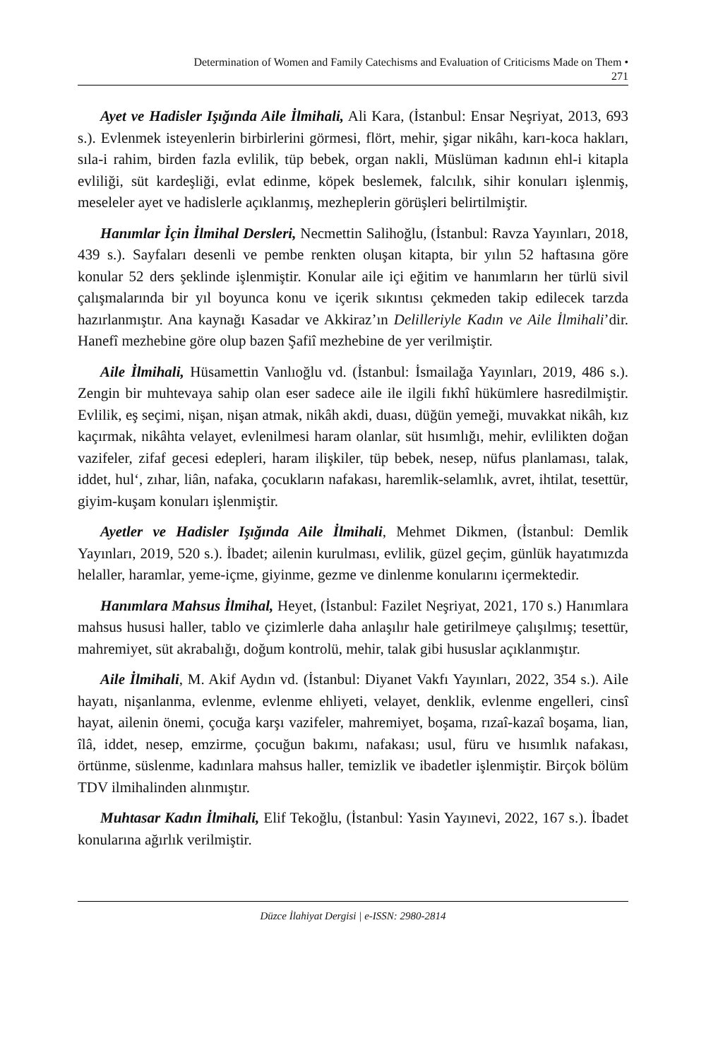Determination of Women and Family Catechisms and Evaluation of Criticisms Made on Them •
271
Ayet ve Hadisler Işığında Aile İlmihali, Ali Kara, (İstanbul: Ensar Neşriyat, 2013, 693 s.). Evlenmek isteyenlerin birbirlerini görmesi, flört, mehir, şigar nikâhı, karı-koca hakları, sıla-i rahim, birden fazla evlilik, tüp bebek, organ nakli, Müslüman kadının ehl-i kitapla evliliği, süt kardeşliği, evlat edinme, köpek beslemek, falcılık, sihir konuları işlenmiş, meseleler ayet ve hadislerle açıklanmış, mezheplerin görüşleri belirtilmiştir.
Hanımlar İçin İlmihal Dersleri, Necmettin Salihoğlu, (İstanbul: Ravza Yayınları, 2018, 439 s.). Sayfaları desenli ve pembe renkten oluşan kitapta, bir yılın 52 haftasına göre konular 52 ders şeklinde işlenmiştir. Konular aile içi eğitim ve hanımların her türlü sivil çalışmalarında bir yıl boyunca konu ve içerik sıkıntısı çekmeden takip edilecek tarzda hazırlanmıştır. Ana kaynağı Kasadar ve Akkiraz’ın Delilleriyle Kadın ve Aile İlmihali’dir. Hanefî mezhebine göre olup bazen Şafiî mezhebine de yer verilmiştir.
Aile İlmihali, Hüsamettin Vanlıoğlu vd. (İstanbul: İsmailağa Yayınları, 2019, 486 s.). Zengin bir muhtevaya sahip olan eser sadece aile ile ilgili fıkhî hükümlere hasredilmiştir. Evlilik, eş seçimi, nişan, nişan atmak, nikâh akdi, duası, düğün yemeği, muvakkat nikâh, kız kaçırmak, nikâhta velayet, evlenilmesi haram olanlar, süt hısımlığı, mehir, evlilikten doğan vazifeler, zifaf gecesi edepleri, haram ilişkiler, tüp bebek, nesep, nüfus planlaması, talak, iddet, hul‘, zıhar, liân, nafaka, çocukların nafakası, haremlik-selamlık, avret, ihtilat, tesettür, giyim-kuşam konuları işlenmiştir.
Ayetler ve Hadisler Işığında Aile İlmihali, Mehmet Dikmen, (İstanbul: Demlik Yayınları, 2019, 520 s.). İbadet; ailenin kurulması, evlilik, güzel geçim, günlük hayatımızda helaller, haramlar, yeme-içme, giyinme, gezme ve dinlenme konularını içermektedir.
Hanımlara Mahsus İlmihal, Heyet, (İstanbul: Fazilet Neşriyat, 2021, 170 s.) Hanımlara mahsus hususi haller, tablo ve çizimlerle daha anlaşılır hale getirilmeye çalışılmış; tesettür, mahremiyet, süt akrabalığı, doğum kontrolü, mehir, talak gibi hususlar açıklanmıştır.
Aile İlmihali, M. Akif Aydın vd. (İstanbul: Diyanet Vakfı Yayınları, 2022, 354 s.). Aile hayatı, nişanlanma, evlenme, evlenme ehliyeti, velayet, denklik, evlenme engelleri, cinsî hayat, ailenin önemi, çocuğa karşı vazifeler, mahremiyet, boşama, rızaî-kazaî boşama, lian, îlâ, iddet, nesep, emzirme, çocuğun bakımı, nafakası; usul, füru ve hısımlık nafakası, örtünme, süslenme, kadınlara mahsus haller, temizlik ve ibadetler işlenmiştir. Birçok bölüm TDV ilmihalinden alınmıştır.
Muhtasar Kadın İlmihali, Elif Tekoğlu, (İstanbul: Yasin Yayınevi, 2022, 167 s.). İbadet konularına ağırlık verilmiştir.
Düzce İlahiyat Dergisi | e-ISSN: 2980-2814